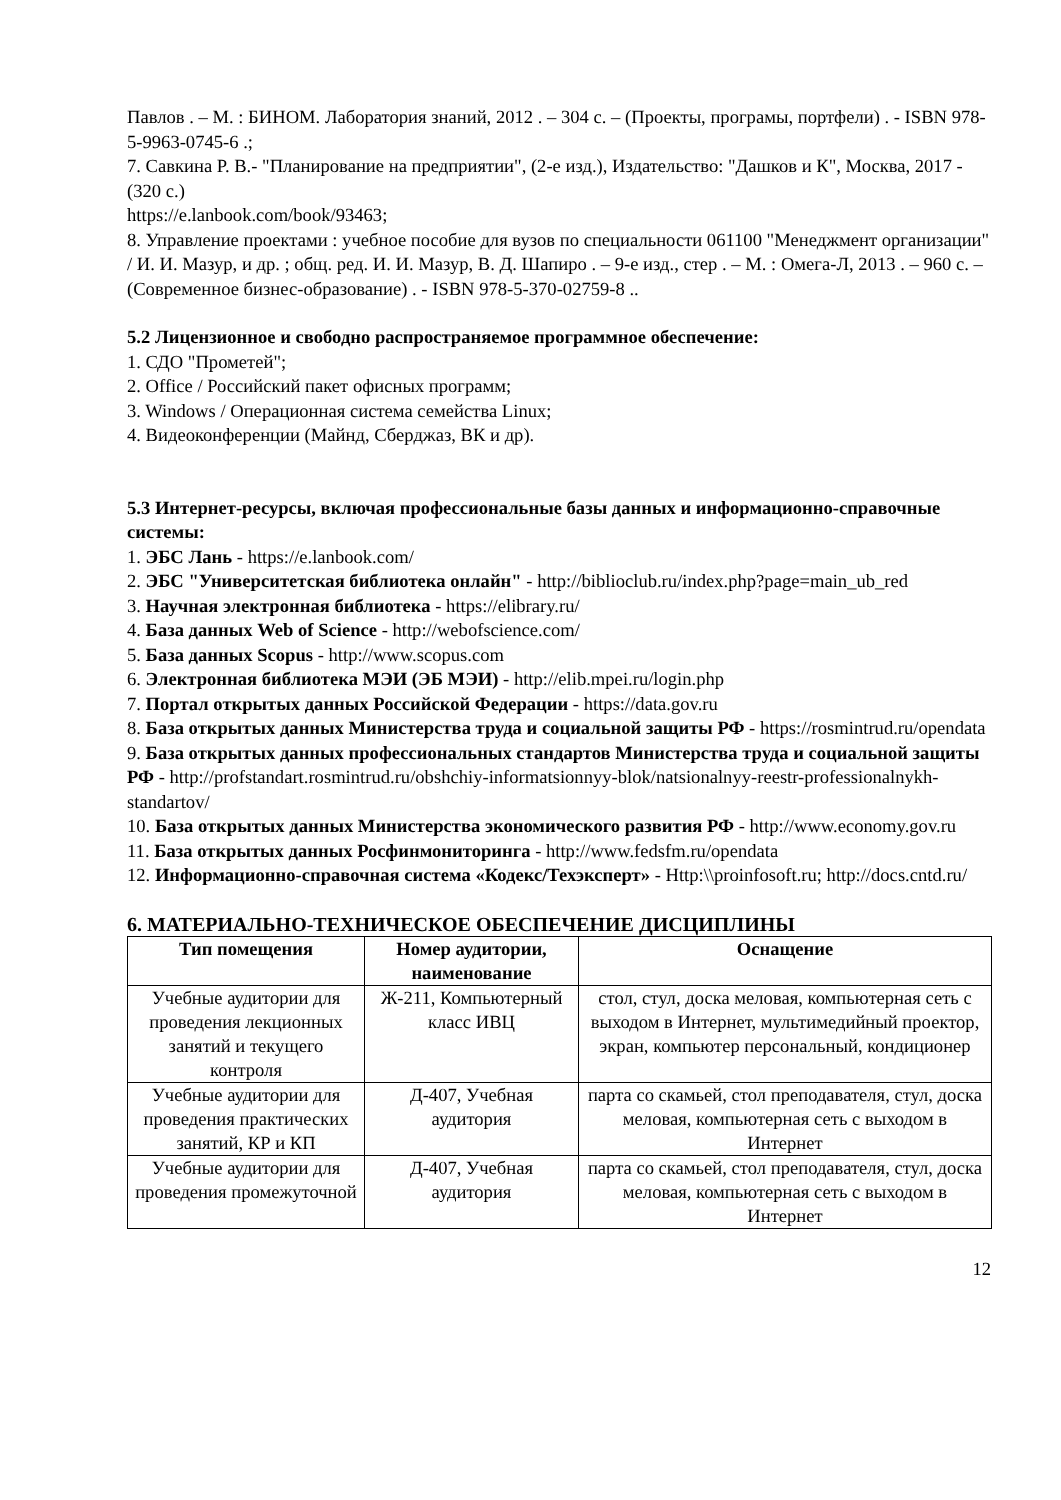Павлов . – М. : БИНОМ. Лаборатория знаний, 2012 . – 304 с. – (Проекты, програмы, портфели) . - ISBN 978-5-9963-0745-6 .;
7. Савкина Р. В.- "Планирование на предприятии", (2-е изд.), Издательство: "Дашков и К", Москва, 2017 - (320 с.)
https://e.lanbook.com/book/93463;
8. Управление проектами : учебное пособие для вузов по специальности 061100 "Менеджмент организации" / И. И. Мазур, и др. ; общ. ред. И. И. Мазур, В. Д. Шапиро . – 9-е изд., стер . – М. : Омега-Л, 2013 . – 960 с. – (Современное бизнес-образование) . - ISBN 978-5-370-02759-8 ..
5.2 Лицензионное и свободно распространяемое программное обеспечение:
1. СДО "Прометей";
2. Office / Российский пакет офисных программ;
3. Windows / Операционная система семейства Linux;
4. Видеоконференции (Майнд, Сберджаз, ВК и др).
5.3 Интернет-ресурсы, включая профессиональные базы данных и информационно-справочные системы:
1. ЭБС Лань - https://e.lanbook.com/
2. ЭБС "Университетская библиотека онлайн" - http://biblioclub.ru/index.php?page=main_ub_red
3. Научная электронная библиотека - https://elibrary.ru/
4. База данных Web of Science - http://webofscience.com/
5. База данных Scopus - http://www.scopus.com
6. Электронная библиотека МЭИ (ЭБ МЭИ) - http://elib.mpei.ru/login.php
7. Портал открытых данных Российской Федерации - https://data.gov.ru
8. База открытых данных Министерства труда и социальной защиты РФ - https://rosmintrud.ru/opendata
9. База открытых данных профессиональных стандартов Министерства труда и социальной защиты РФ - http://profstandart.rosmintrud.ru/obshchiy-informatsionnyy-blok/natsionalnyy-reestr-professionalnykh-standartov/
10. База открытых данных Министерства экономического развития РФ - http://www.economy.gov.ru
11. База открытых данных Росфинмониторинга - http://www.fedsfm.ru/opendata
12. Информационно-справочная система «Кодекс/Техэксперт» - Http:\\proinfosoft.ru; http://docs.cntd.ru/
6. МАТЕРИАЛЬНО-ТЕХНИЧЕСКОЕ ОБЕСПЕЧЕНИЕ ДИСЦИПЛИНЫ
| Тип помещения | Номер аудитории, наименование | Оснащение |
| --- | --- | --- |
| Учебные аудитории для проведения лекционных занятий и текущего контроля | Ж-211, Компьютерный класс ИВЦ | стол, стул, доска меловая, компьютерная сеть с выходом в Интернет, мультимедийный проектор, экран, компьютер персональный, кондиционер |
| Учебные аудитории для проведения практических занятий, КР и КП | Д-407, Учебная аудитория | парта со скамьей, стол преподавателя, стул, доска меловая, компьютерная сеть с выходом в Интернет |
| Учебные аудитории для проведения промежуточной | Д-407, Учебная аудитория | парта со скамьей, стол преподавателя, стул, доска меловая, компьютерная сеть с выходом в Интернет |
12